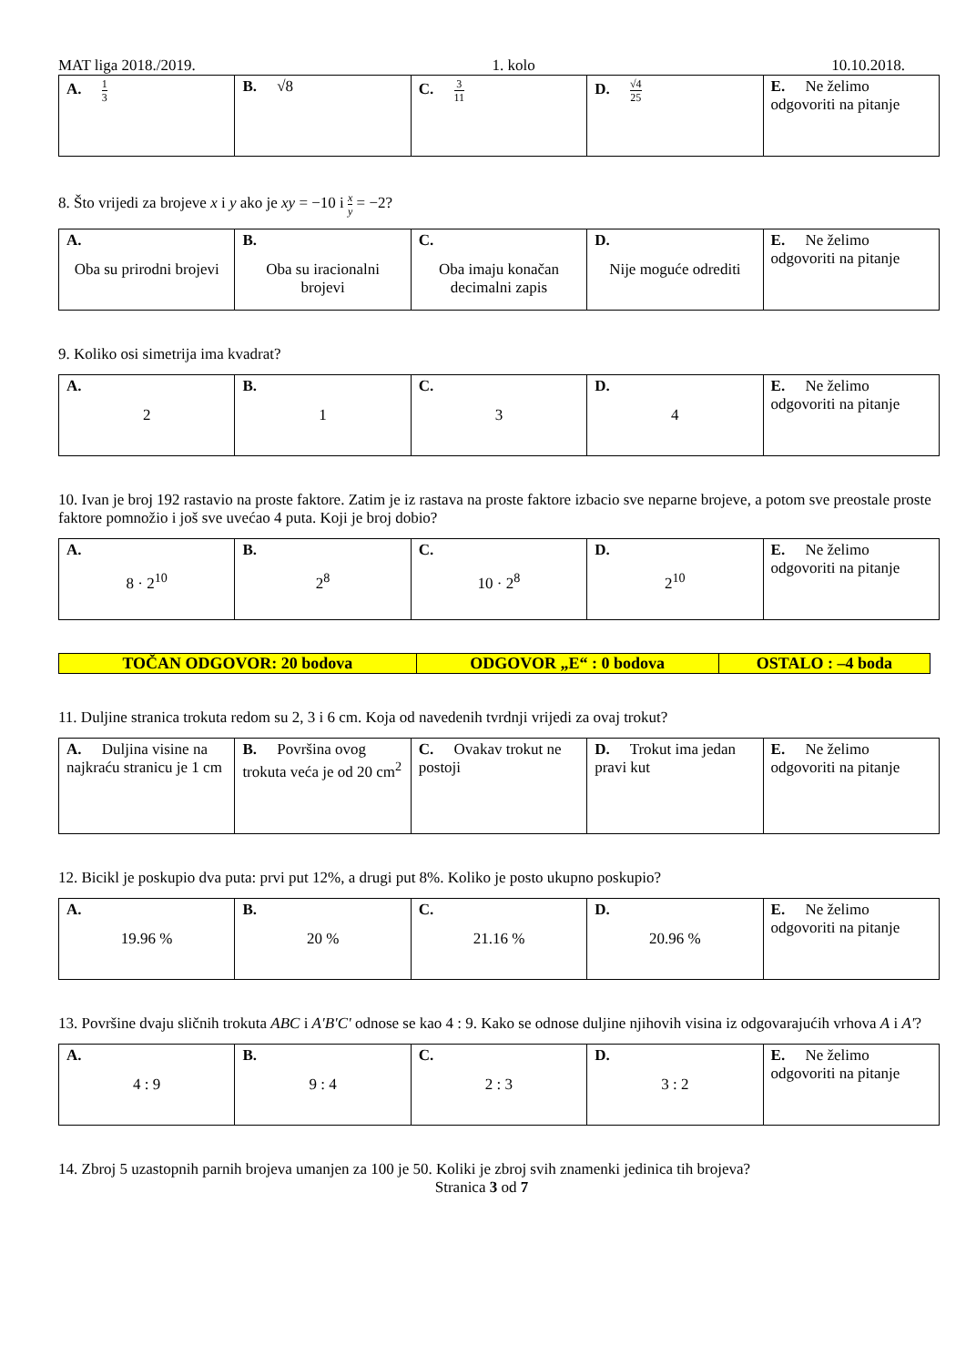MAT liga 2018./2019. 1. kolo 10.10.2018.
| A. 1 3 | B. √8 | C. 3 11 | D. √4 25 | E. Ne želimo odgovoriti na pitanje |
8. Što vrijedi za brojeve x i y ako je xy = −10 i x y = −2?
| A. Oba su prirodni brojevi | B. Oba su iracionalni brojevi | C. Oba imaju konačan decimalni zapis | D. Nije moguće odrediti | E. Ne želimo odgovoriti na pitanje |
9. Koliko osi simetrija ima kvadrat?
| A. 2 | B. 1 | C. 3 | D. 4 | E. Ne želimo odgovoriti na pitanje |
10. Ivan je broj 192 rastavio na proste faktore. Zatim je iz rastava na proste faktore izbacio sve neparne brojeve, a potom sve preostale proste faktore pomnožio i još sve uvećao 4 puta. Koji je broj dobio?
| A. 8 · 2<sup>10</sup> | B. 2<sup>8</sup> | C. 10 · 2<sup>8</sup> | D. 2<sup>10</sup> | E. Ne želimo odgovoriti na pitanje |
| TOČAN ODGOVOR: 20 bodova | ODGOVOR „E“ : 0 bodova | OSTALO : –4 boda |
11. Duljine stranica trokuta redom su 2, 3 i 6 cm. Koja od navedenih tvrdnji vrijedi za ovaj trokut?
| A. Duljina visine na najkraću stranicu je 1 cm | B. Površina ovog trokuta veća je od 20 cm<sup>2</sup> | C. Ovakav trokut ne postoji | D. Trokut ima jedan pravi kut | E. Ne želimo odgovoriti na pitanje |
12. Bicikl je poskupio dva puta: prvi put 12%, a drugi put 8%. Koliko je posto ukupno poskupio?
| A. 19.96 % | B. 20 % | C. 21.16 % | D. 20.96 % | E. Ne želimo odgovoriti na pitanje |
13. Površine dvaju sličnih trokuta ABC i A'B'C' odnose se kao 4 : 9. Kako se odnose duljine njihovih visina iz odgovarajućih vrhova A i A'?
| A. 4 : 9 | B. 9 : 4 | C. 2 : 3 | D. 3 : 2 | E. Ne želimo odgovoriti na pitanje |
14. Zbroj 5 uzastopnih parnih brojeva umanjen za 100 je 50. Koliki je zbroj svih znamenki jedinica tih brojeva?
Stranica 3 od 7